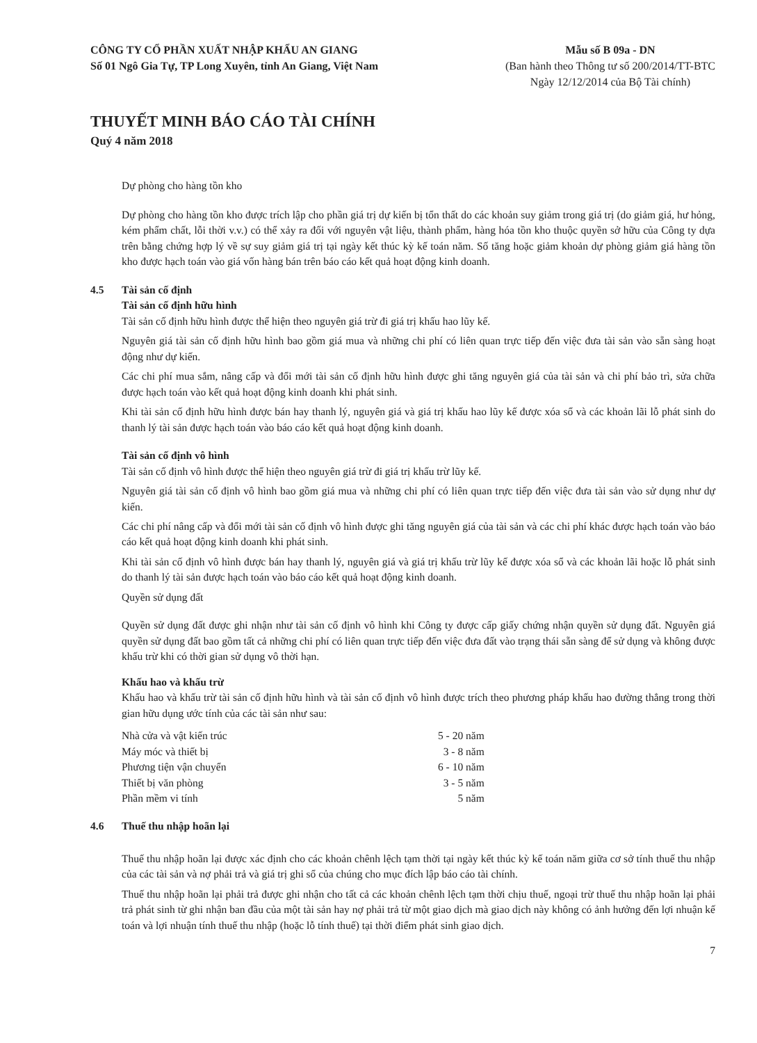CÔNG TY CỔ PHẦN XUẤT NHẬP KHẨU AN GIANG
Số 01 Ngô Gia Tự, TP Long Xuyên, tỉnh An Giang, Việt Nam
Mẫu số B 09a - DN
(Ban hành theo Thông tư số 200/2014/TT-BTC
Ngày 12/12/2014 của Bộ Tài chính)
THUYẾT MINH BÁO CÁO TÀI CHÍNH
Quý 4 năm 2018
Dự phòng cho hàng tồn kho
Dự phòng cho hàng tồn kho được trích lập cho phần giá trị dự kiến bị tổn thất do các khoản suy giảm trong giá trị (do giảm giá, hư hỏng, kém phẩm chất, lỗi thời v.v.) có thể xảy ra đối với nguyên vật liệu, thành phẩm, hàng hóa tồn kho thuộc quyền sở hữu của Công ty dựa trên bằng chứng hợp lý về sự suy giảm giá trị tại ngày kết thúc kỳ kế toán năm. Số tăng hoặc giảm khoản dự phòng giảm giá hàng tồn kho được hạch toán vào giá vốn hàng bán trên báo cáo kết quả hoạt động kinh doanh.
4.5 Tài sản cố định
Tài sản cố định hữu hình
Tài sản cố định hữu hình được thể hiện theo nguyên giá trừ đi giá trị khấu hao lũy kế.
Nguyên giá tài sản cố định hữu hình bao gồm giá mua và những chi phí có liên quan trực tiếp đến việc đưa tài sản vào sẵn sàng hoạt động như dự kiến.
Các chi phí mua sắm, nâng cấp và đổi mới tài sản cố định hữu hình được ghi tăng nguyên giá của tài sản và chi phí bảo trì, sửa chữa được hạch toán vào kết quả hoạt động kinh doanh khi phát sinh.
Khi tài sản cố định hữu hình được bán hay thanh lý, nguyên giá và giá trị khấu hao lũy kế được xóa sổ và các khoản lãi lỗ phát sinh do thanh lý tài sản được hạch toán vào báo cáo kết quả hoạt động kinh doanh.
Tài sản cố định vô hình
Tài sản cố định vô hình được thể hiện theo nguyên giá trừ đi giá trị khấu trừ lũy kế.
Nguyên giá tài sản cố định vô hình bao gồm giá mua và những chi phí có liên quan trực tiếp đến việc đưa tài sản vào sử dụng như dự kiến.
Các chi phí nâng cấp và đổi mới tài sản cố định vô hình được ghi tăng nguyên giá của tài sản và các chi phí khác được hạch toán vào báo cáo kết quả hoạt động kinh doanh khi phát sinh.
Khi tài sản cố định vô hình được bán hay thanh lý, nguyên giá và giá trị khấu trừ lũy kế được xóa sổ và các khoản lãi hoặc lỗ phát sinh do thanh lý tài sản được hạch toán vào báo cáo kết quả hoạt động kinh doanh.
Quyền sử dụng đất
Quyền sử dụng đất được ghi nhận như tài sản cố định vô hình khi Công ty được cấp giấy chứng nhận quyền sử dụng đất. Nguyên giá quyền sử dụng đất bao gồm tất cả những chi phí có liên quan trực tiếp đến việc đưa đất vào trạng thái sẵn sàng để sử dụng và không được khấu trừ khi có thời gian sử dụng vô thời hạn.
Khấu hao và khấu trừ
Khấu hao và khấu trừ tài sản cố định hữu hình và tài sản cố định vô hình được trích theo phương pháp khấu hao đường thẳng trong thời gian hữu dụng ước tính của các tài sản như sau:
| Nhà cửa và vật kiến trúc | 5 - 20 năm |
| Máy móc và thiết bị | 3 - 8 năm |
| Phương tiện vận chuyển | 6 - 10 năm |
| Thiết bị văn phòng | 3 - 5 năm |
| Phần mềm vi tính | 5 năm |
4.6 Thuế thu nhập hoãn lại
Thuế thu nhập hoãn lại được xác định cho các khoản chênh lệch tạm thời tại ngày kết thúc kỳ kế toán năm giữa cơ sở tính thuế thu nhập của các tài sản và nợ phải trả và giá trị ghi sổ của chúng cho mục đích lập báo cáo tài chính.
Thuế thu nhập hoãn lại phải trả được ghi nhận cho tất cả các khoản chênh lệch tạm thời chịu thuế, ngoại trừ thuế thu nhập hoãn lại phải trả phát sinh từ ghi nhận ban đầu của một tài sản hay nợ phải trả từ một giao dịch mà giao dịch này không có ảnh hưởng đến lợi nhuận kế toán và lợi nhuận tính thuế thu nhập (hoặc lỗ tính thuế) tại thời điểm phát sinh giao dịch.
7